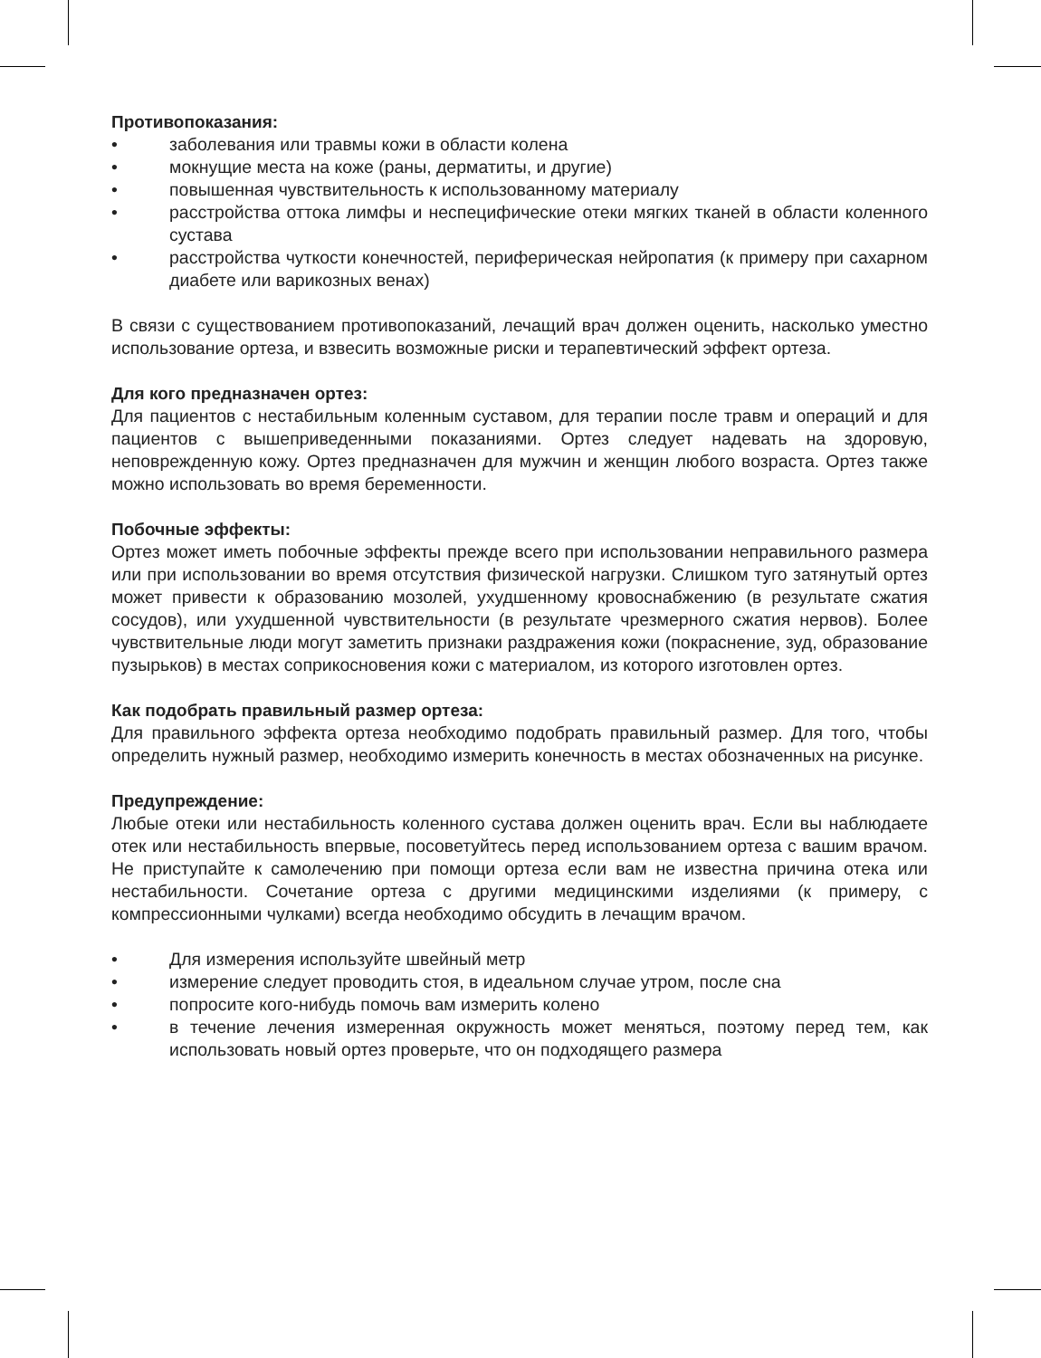Противопоказания:
• заболевания или травмы кожи в области колена
• мокнущие места на коже (раны, дерматиты, и другие)
• повышенная чувствительность к использованному материалу
• расстройства оттока лимфы и неспецифические отеки мягких тканей в области коленного сустава
• расстройства чуткости конечностей, периферическая нейропатия (к примеру при сахарном диабете или варикозных венах)
В связи с существованием противопоказаний, лечащий врач должен оценить, насколько уместно использование ортеза, и взвесить возможные риски и терапевтический эффект ортеза.
Для кого предназначен ортез:
Для пациентов с нестабильным коленным суставом, для терапии после травм и операций и для пациентов с вышеприведенными показаниями. Ортез следует надевать на здоровую, неповрежденную кожу. Ортез предназначен для мужчин и женщин любого возраста. Ортез также можно использовать во время беременности.
Побочные эффекты:
Ортез может иметь побочные эффекты прежде всего при использовании неправильного размера или при использовании во время отсутствия физической нагрузки. Слишком туго затянутый ортез может привести к образованию мозолей, ухудшенному кровоснабжению (в результате сжатия сосудов), или ухудшенной чувствительности (в результате чрезмерного сжатия нервов). Более чувствительные люди могут заметить признаки раздражения кожи (покраснение, зуд, образование пузырьков) в местах соприкосновения кожи с материалом, из которого изготовлен ортез.
Как подобрать правильный размер ортеза:
Для правильного эффекта ортеза необходимо подобрать правильный размер. Для того, чтобы определить нужный размер, необходимо измерить конечность в местах обозначенных на рисунке.
Предупреждение:
Любые отеки или нестабильность коленного сустава должен оценить врач. Если вы наблюдаете отек или нестабильность впервые, посоветуйтесь перед использованием ортеза с вашим врачом. Не приступайте к самолечению при помощи ортеза если вам не известна причина отека или нестабильности. Сочетание ортеза с другими медицинскими изделиями (к примеру, с компрессионными чулками) всегда необходимо обсудить в лечащим врачом.
• Для измерения используйте швейный метр
• измерение следует проводить стоя, в идеальном случае утром, после сна
• попросите кого-нибудь помочь вам измерить колено
• в течение лечения измеренная окружность может меняться, поэтому перед тем, как использовать новый ортез проверьте, что он подходящего размера